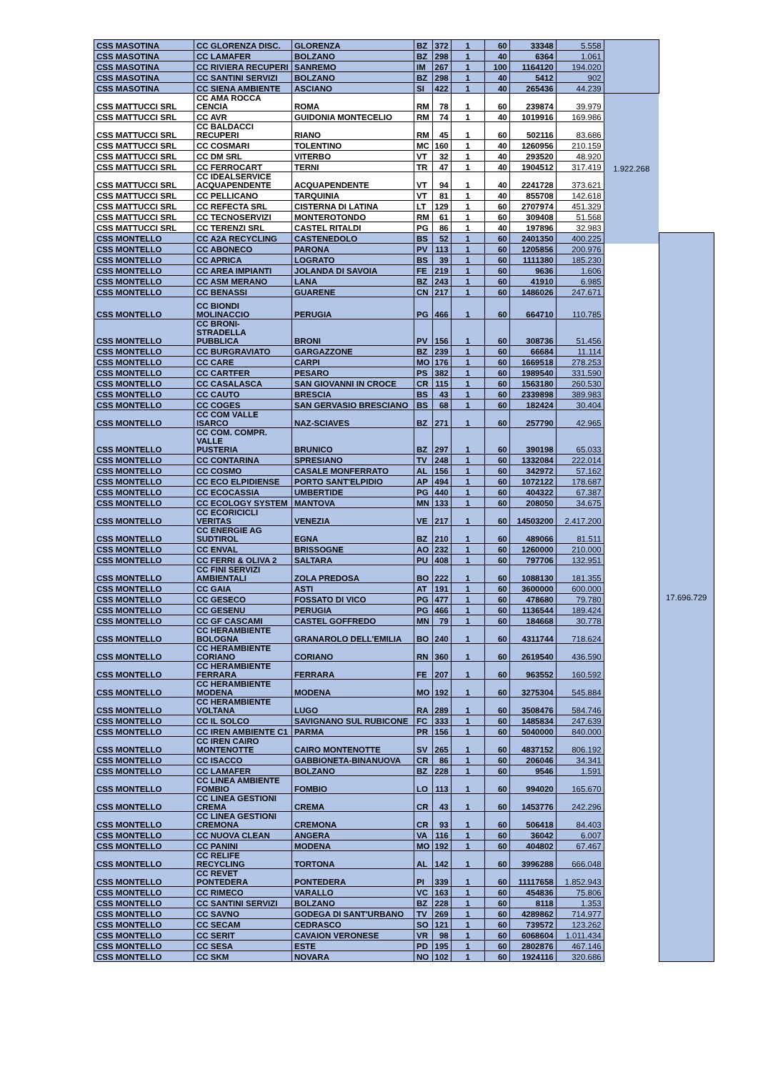| CSS MASOTINA | CC GLORENZA DISC. | GLORENZA | BZ | 372 | 1 | 60 | 33348 | 5.558 | | |
| CSS MASOTINA | CC LAMAFER | BOLZANO | BZ | 298 | 1 | 40 | 6364 | 1.061 | | |
| CSS MASOTINA | CC RIVIERA RECUPERI | SANREMO | IM | 267 | 1 | 100 | 1164120 | 194.020 | | |
| CSS MASOTINA | CC SANTINI SERVIZI | BOLZANO | BZ | 298 | 1 | 40 | 5412 | 902 | | |
| CSS MASOTINA | CC SIENA AMBIENTE | ASCIANO | SI | 422 | 1 | 40 | 265436 | 44.239 | | |
| CSS MATTUCCI SRL | CC AMA ROCCA CENCIA | ROMA | RM | 78 | 1 | 60 | 239874 | 39.979 | 1.922.268 | |
| CSS MATTUCCI SRL | CC AVR | GUIDONIA MONTECELIO | RM | 74 | 1 | 40 | 1019916 | 169.986 | | |
| CSS MATTUCCI SRL | CC BALDACCI RECUPERI | RIANO | RM | 45 | 1 | 60 | 502116 | 83.686 | | |
| CSS MATTUCCI SRL | CC COSMARI | TOLENTINO | MC | 160 | 1 | 40 | 1260956 | 210.159 | | |
| CSS MATTUCCI SRL | CC DM SRL | VITERBO | VT | 32 | 1 | 40 | 293520 | 48.920 | | |
| CSS MATTUCCI SRL | CC FERROCART | TERNI | TR | 47 | 1 | 40 | 1904512 | 317.419 | | |
| CSS MATTUCCI SRL | CC IDEALSERVICE ACQUAPENDENTE | ACQUAPENDENTE | VT | 94 | 1 | 40 | 2241728 | 373.621 | | |
| CSS MATTUCCI SRL | CC PELLICANO | TARQUINIA | VT | 81 | 1 | 40 | 855708 | 142.618 | | |
| CSS MATTUCCI SRL | CC REFECTA SRL | CISTERNA DI LATINA | LT | 129 | 1 | 60 | 2707974 | 451.329 | | |
| CSS MATTUCCI SRL | CC TECNOSERVIZI | MONTEROTONDO | RM | 61 | 1 | 60 | 309408 | 51.568 | | |
| CSS MATTUCCI SRL | CC TERENZI SRL | CASTEL RITALDI | PG | 86 | 1 | 40 | 197896 | 32.983 | | |
| CSS MONTELLO | CC A2A RECYCLING | CASTENEDOLO | BS | 52 | 1 | 60 | 2401350 | 400.225 | | 17.696.729 |
| CSS MONTELLO | CC ABONECO | PARONA | PV | 113 | 1 | 60 | 1205856 | 200.976 | | |
| CSS MONTELLO | CC APRICA | LOGRATO | BS | 39 | 1 | 60 | 1111380 | 185.230 | | |
| CSS MONTELLO | CC AREA IMPIANTI | JOLANDA DI SAVOIA | FE | 219 | 1 | 60 | 9636 | 1.606 | | |
| CSS MONTELLO | CC ASM MERANO | LANA | BZ | 243 | 1 | 60 | 41910 | 6.985 | | |
| CSS MONTELLO | CC BENASSI | GUARENE | CN | 217 | 1 | 60 | 1486026 | 247.671 | | |
| CSS MONTELLO | CC BIONDI MOLINACCIO | PERUGIA | PG | 466 | 1 | 60 | 664710 | 110.785 | | |
| CSS MONTELLO | CC BRONI-STRADELLA PUBBLICA | BRONI | PV | 156 | 1 | 60 | 308736 | 51.456 | | |
| CSS MONTELLO | CC BURGRAVIATO | GARGAZZONE | BZ | 239 | 1 | 60 | 66684 | 11.114 | | |
| CSS MONTELLO | CC CARE | CARPI | MO | 176 | 1 | 60 | 1669518 | 278.253 | | |
| CSS MONTELLO | CC CARTFER | PESARO | PS | 382 | 1 | 60 | 1989540 | 331.590 | | |
| CSS MONTELLO | CC CASALASCA | SAN GIOVANNI IN CROCE | CR | 115 | 1 | 60 | 1563180 | 260.530 | | |
| CSS MONTELLO | CC CAUTO | BRESCIA | BS | 43 | 1 | 60 | 2339898 | 389.983 | | |
| CSS MONTELLO | CC COGES | SAN GERVASIO BRESCIANO | BS | 68 | 1 | 60 | 182424 | 30.404 | | |
| CSS MONTELLO | CC COM VALLE ISARCO | NAZ-SCIAVES | BZ | 271 | 1 | 60 | 257790 | 42.965 | | |
| CSS MONTELLO | CC COM. COMPR. VALLE PUSTERIA | BRUNICO | BZ | 297 | 1 | 60 | 390198 | 65.033 | | |
| CSS MONTELLO | CC CONTARINA | SPRESIANO | TV | 248 | 1 | 60 | 1332084 | 222.014 | | |
| CSS MONTELLO | CC COSMO | CASALE MONFERRATO | AL | 156 | 1 | 60 | 342972 | 57.162 | | |
| CSS MONTELLO | CC ECO ELPIDIENSE | PORTO SANT'ELPIDIO | AP | 494 | 1 | 60 | 1072122 | 178.687 | | |
| CSS MONTELLO | CC ECOCASSIA | UMBERTIDE | PG | 440 | 1 | 60 | 404322 | 67.387 | | |
| CSS MONTELLO | CC ECOLOGY SYSTEM | MANTOVA | MN | 133 | 1 | 60 | 208050 | 34.675 | | |
| CSS MONTELLO | CC ECORICICLI VERITAS | VENEZIA | VE | 217 | 1 | 60 | 14503200 | 2.417.200 | | |
| CSS MONTELLO | CC ENERGIE AG SUDTIROL | EGNA | BZ | 210 | 1 | 60 | 489066 | 81.511 | | |
| CSS MONTELLO | CC ENVAL | BRISSOGNE | AO | 232 | 1 | 60 | 1260000 | 210.000 | | |
| CSS MONTELLO | CC FERRI & OLIVA 2 | SALTARA | PU | 408 | 1 | 60 | 797706 | 132.951 | | |
| CSS MONTELLO | CC FINI SERVIZI AMBIENTALI | ZOLA PREDOSA | BO | 222 | 1 | 60 | 1088130 | 181.355 | | |
| CSS MONTELLO | CC GAIA | ASTI | AT | 191 | 1 | 60 | 3600000 | 600.000 | | |
| CSS MONTELLO | CC GESECO | FOSSATO DI VICO | PG | 477 | 1 | 60 | 478680 | 79.780 | | |
| CSS MONTELLO | CC GESENU | PERUGIA | PG | 466 | 1 | 60 | 1136544 | 189.424 | | |
| CSS MONTELLO | CC GF CASCAMI | CASTEL GOFFREDO | MN | 79 | 1 | 60 | 184668 | 30.778 | | |
| CSS MONTELLO | CC HERAMBIENTE BOLOGNA | GRANAROLO DELL'EMILIA | BO | 240 | 1 | 60 | 4311744 | 718.624 | | |
| CSS MONTELLO | CC HERAMBIENTE CORIANO | CORIANO | RN | 360 | 1 | 60 | 2619540 | 436.590 | | |
| CSS MONTELLO | CC HERAMBIENTE FERRARA | FERRARA | FE | 207 | 1 | 60 | 963552 | 160.592 | | |
| CSS MONTELLO | CC HERAMBIENTE MODENA | MODENA | MO | 192 | 1 | 60 | 3275304 | 545.884 | | |
| CSS MONTELLO | CC HERAMBIENTE VOLTANA | LUGO | RA | 289 | 1 | 60 | 3508476 | 584.746 | | |
| CSS MONTELLO | CC IL SOLCO | SAVIGNANO SUL RUBICONE | FC | 333 | 1 | 60 | 1485834 | 247.639 | | |
| CSS MONTELLO | CC IREN AMBIENTE C1 | PARMA | PR | 156 | 1 | 60 | 5040000 | 840.000 | | |
| CSS MONTELLO | CC IREN CAIRO MONTENOTTE | CAIRO MONTENOTTE | SV | 265 | 1 | 60 | 4837152 | 806.192 | | |
| CSS MONTELLO | CC ISACCO | GABBIONETA-BINANUOVA | CR | 86 | 1 | 60 | 206046 | 34.341 | | |
| CSS MONTELLO | CC LAMAFER | BOLZANO | BZ | 228 | 1 | 60 | 9546 | 1.591 | | |
| CSS MONTELLO | CC LINEA AMBIENTE FOMBIO | FOMBIO | LO | 113 | 1 | 60 | 994020 | 165.670 | | |
| CSS MONTELLO | CC LINEA GESTIONI CREMA | CREMA | CR | 43 | 1 | 60 | 1453776 | 242.296 | | |
| CSS MONTELLO | CC LINEA GESTIONI CREMONA | CREMONA | CR | 93 | 1 | 60 | 506418 | 84.403 | | |
| CSS MONTELLO | CC NUOVA CLEAN | ANGERA | VA | 116 | 1 | 60 | 36042 | 6.007 | | |
| CSS MONTELLO | CC PANINI | MODENA | MO | 192 | 1 | 60 | 404802 | 67.467 | | |
| CSS MONTELLO | CC RELIFE RECYCLING | TORTONA | AL | 142 | 1 | 60 | 3996288 | 666.048 | | |
| CSS MONTELLO | CC REVET PONTEDERA | PONTEDERA | PI | 339 | 1 | 60 | 11117658 | 1.852.943 | | |
| CSS MONTELLO | CC RIMECO | VARALLO | VC | 163 | 1 | 60 | 454836 | 75.806 | | |
| CSS MONTELLO | CC SANTINI SERVIZI | BOLZANO | BZ | 228 | 1 | 60 | 8118 | 1.353 | | |
| CSS MONTELLO | CC SAVNO | GODEGA DI SANT'URBANO | TV | 269 | 1 | 60 | 4289862 | 714.977 | | |
| CSS MONTELLO | CC SECAM | CEDRASCO | SO | 121 | 1 | 60 | 739572 | 123.262 | | |
| CSS MONTELLO | CC SERIT | CAVAION VERONESE | VR | 98 | 1 | 60 | 6068604 | 1.011.434 | | |
| CSS MONTELLO | CC SESA | ESTE | PD | 195 | 1 | 60 | 2802876 | 467.146 | | |
| CSS MONTELLO | CC SKM | NOVARA | NO | 102 | 1 | 60 | 1924116 | 320.686 | | |